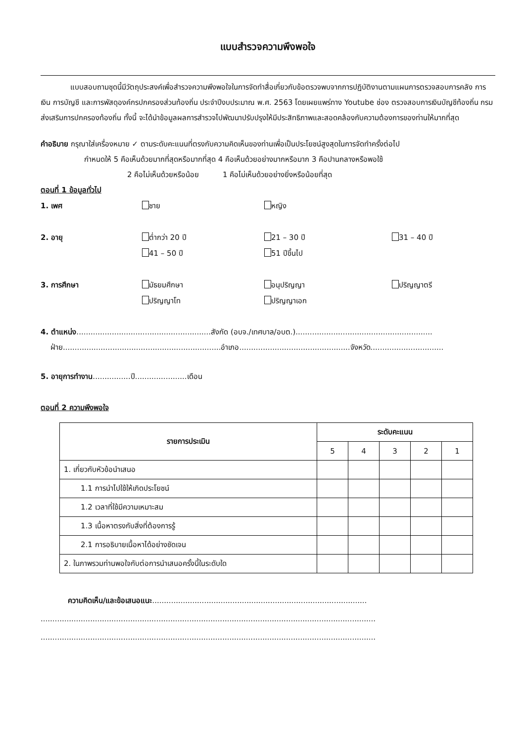แบบสำรวจความพึงพอใจ
แบบสอบถามชุดนี้มีวัตถุประสงค์เพื่อสำรวจความพึงพอใจในการจัดทำสื่อเกี่ยวกับข้อตรวจพบจากการปฏิบัติงานตามแผนการตรวจสอบการคลัง การเงิน การบัญชี และการพัสดุองค์กรปกครองส่วนท้องถิ่น ประจำปีงบประมาณ พ.ศ. 2563 โดยเผยแพร่ทาง Youtube ช่อง ตรวจสอบการเงินบัญชีท้องถิ่น กรมส่งเสริมการปกครองท้องถิ่น ทั้งนี้ จะได้นำข้อมูลผลการสำรวจไปพัฒนาปรับปรุงให้มีประสิทธิภาพและสอดคล้องกับความต้องการของท่านให้มากที่สุด
คำอธิบาย กรุณาใส่เครื่องหมาย ✓ ตามระดับคะแนนที่ตรงกับความคิดเห็นของท่านเพื่อเป็นประโยชน์สูงสุดในการจัดทำครั้งต่อไป
กำหนดให้ 5 คือเห็นด้วยมากที่สุดหรือมากที่สุด 4 คือเห็นด้วยอย่างมากหรือมาก 3 คือปานกลางหรือพอใช้
2 คือไม่เห็นด้วยหรือน้อย 1 คือไม่เห็นด้วยอย่างยิ่งหรือน้อยที่สุด
ตอนที่ 1 ข้อมูลทั่วไป
1. เพศ ชาย หญิง
2. อายุ ต่ำกว่า 20 ปี 21 – 30 ปี 31 – 40 ปี
41 – 50 ปี 51 ปีขึ้นไป
3. การศึกษา มัธยมศึกษา อนุปริญญา ปริญญาตรี
ปริญญาโท ปริญญาเอก
4. ตำแหน่ง.........................................................สังกัด (อบจ./เทศบาล/อบต.)..........................................................
ฝ่าย...................................................................อำเภอ...............................................จังหวัด...............................
5. อายุการทำงาน................ปี......................เดือน
ตอนที่ 2 ความพึงพอใจ
| รายการประเมิน | ระดับคะแนน | | | | |
| --- | --- | --- | --- | --- | --- |
| | 5 | 4 | 3 | 2 | 1 |
| 1. เกี่ยวกับหัวข้อนำเสนอ | | | | | |
| 1.1 การนำไปใช้ให้เกิดประโยชน์ | | | | | |
| 1.2 เวลาที่ใช้มีความเหมาะสม | | | | | |
| 1.3 เนื้อหาตรงกับสิ่งที่ต้องการรู้ | | | | | |
| 2.1 การอธิบายเนื้อหาได้อย่างชัดเจน | | | | | |
| 2. ในภาพรวมท่านพอใจกับต่อการนำเสนอครั้งนี้ในระดับใด | | | | | |
ความคิดเห็น/และข้อเสนอแนะ...........................................................................................
..............................................................................................................................................
..............................................................................................................................................